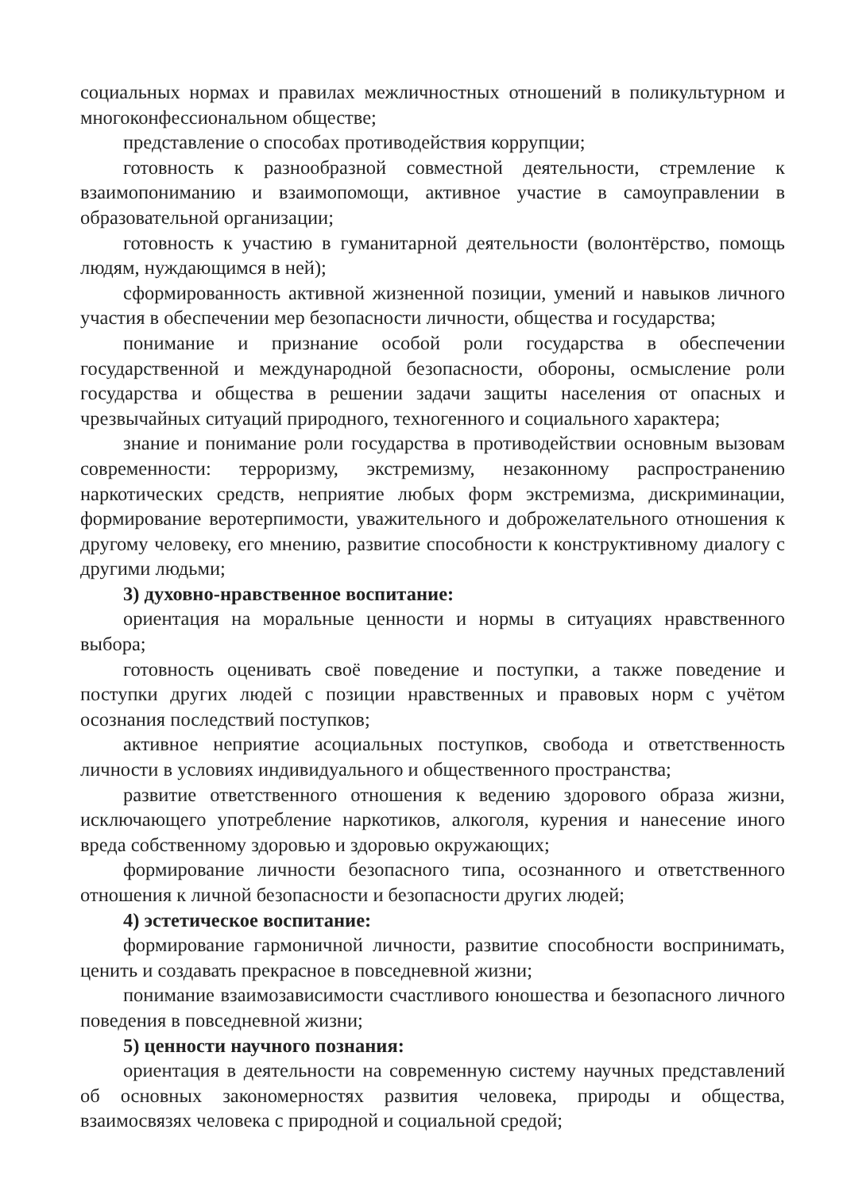социальных нормах и правилах межличностных отношений в поликультурном и многоконфессиональном обществе;
представление о способах противодействия коррупции;
готовность к разнообразной совместной деятельности, стремление к взаимопониманию и взаимопомощи, активное участие в самоуправлении в образовательной организации;
готовность к участию в гуманитарной деятельности (волонтёрство, помощь людям, нуждающимся в ней);
сформированность активной жизненной позиции, умений и навыков личного участия в обеспечении мер безопасности личности, общества и государства;
понимание и признание особой роли государства в обеспечении государственной и международной безопасности, обороны, осмысление роли государства и общества в решении задачи защиты населения от опасных и чрезвычайных ситуаций природного, техногенного и социального характера;
знание и понимание роли государства в противодействии основным вызовам современности: терроризму, экстремизму, незаконному распространению наркотических средств, неприятие любых форм экстремизма, дискриминации, формирование веротерпимости, уважительного и доброжелательного отношения к другому человеку, его мнению, развитие способности к конструктивному диалогу с другими людьми;
3) духовно-нравственное воспитание:
ориентация на моральные ценности и нормы в ситуациях нравственного выбора;
готовность оценивать своё поведение и поступки, а также поведение и поступки других людей с позиции нравственных и правовых норм с учётом осознания последствий поступков;
активное неприятие асоциальных поступков, свобода и ответственность личности в условиях индивидуального и общественного пространства;
развитие ответственного отношения к ведению здорового образа жизни, исключающего употребление наркотиков, алкоголя, курения и нанесение иного вреда собственному здоровью и здоровью окружающих;
формирование личности безопасного типа, осознанного и ответственного отношения к личной безопасности и безопасности других людей;
4) эстетическое воспитание:
формирование гармоничной личности, развитие способности воспринимать, ценить и создавать прекрасное в повседневной жизни;
понимание взаимозависимости счастливого юношества и безопасного личного поведения в повседневной жизни;
5) ценности научного познания:
ориентация в деятельности на современную систему научных представлений об основных закономерностях развития человека, природы и общества, взаимосвязях человека с природной и социальной средой;